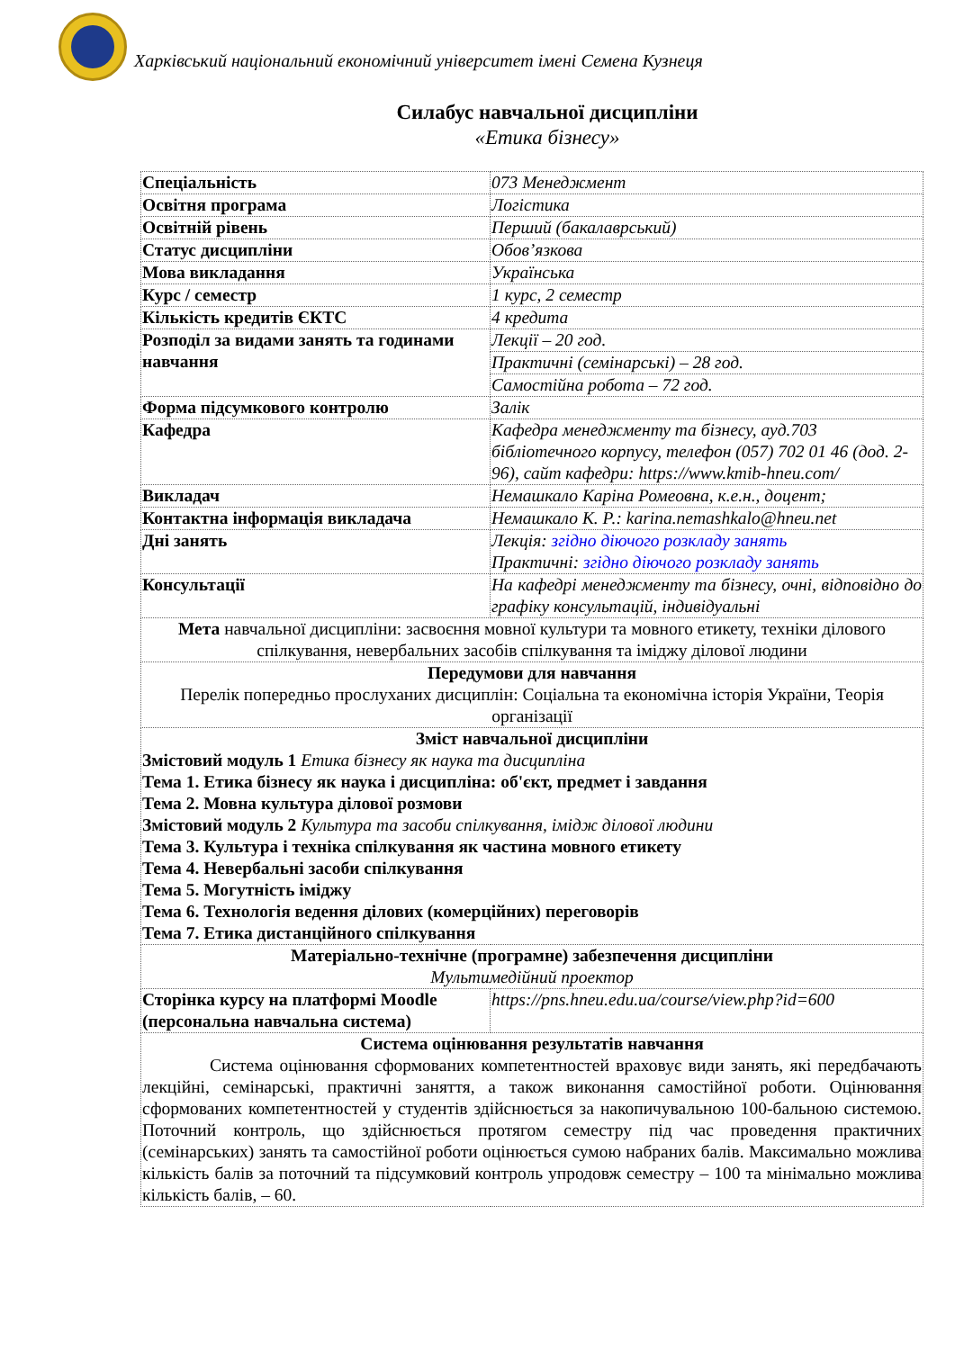Харківський національний економічний університет імені Семена Кузнеця
Силабус навчальної дисципліни
«Етика бізнесу»
| Спеціальність | 073 Менеджмент |
| Освітня програма | Логістика |
| Освітній рівень | Перший (бакалаврський) |
| Статус дисципліни | Обов’язкова |
| Мова викладання | Українська |
| Курс / семестр | 1 курс, 2 семестр |
| Кількість кредитів ЄКТС | 4 кредита |
| Розподіл за видами занять та годинами навчання | Лекції – 20 год. |
| | Практичні (семінарські) – 28 год. |
| | Самостійна робота – 72 год. |
| Форма підсумкового контролю | Залік |
| Кафедра | Кафедра менеджменту та бізнесу, ауд.703 бібліотечного корпусу, телефон (057) 702 01 46 (дод. 2-96), сайт кафедри: https://www.kmib-hneu.com/ |
| Викладач | Немашкало Каріна Ромеовна, к.е.н., доцент; |
| Контактна інформація викладача | Немашкало К. Р.: karina.nemashkalo@hneu.net |
| Дні занять | Лекція: згідно діючого розкладу занять Практичні: згідно діючого розкладу занять |
| Консультації | На кафедрі менеджменту та бізнесу, очні, відповідно до графіку консультацій, індивідуальні |
| Мета навчальної дисципліни: засвоєння мовної культури та мовного етикету, техніки ділового спілкування, невербальних засобів спілкування та іміджу ділової людини | |
| Передумови для навчання Перелік попередньо прослуханих дисциплін: Соціальна та економічна історія України, Теорія організації | |
| Зміст навчальної дисципліни Змістовий модуль 1 Етика бізнесу як наука та дисципліна Тема 1. Етика бізнесу як наука і дисципліна: об'єкт, предмет і завдання Тема 2. Мовна культура ділової розмови Змістовий модуль 2 Культура та засоби спілкування, імідж ділової людини Тема 3. Культура і техніка спілкування як частина мовного етикету Тема 4. Невербальні засоби спілкування Тема 5. Могутність іміджу Тема 6. Технологія ведення ділових (комерційних) переговорів Тема 7. Етика дистанційного спілкування | |
| Матеріально-технічне (програмне) забезпечення дисципліни Мультимедійний проектор | |
| Сторінка курсу на платформі Moodle (персональна навчальна система) | https://pns.hneu.edu.ua/course/view.php?id=600 |
| Система оцінювання результатів навчання Система оцінювання сформованих компетентностей враховує види занять, які передбачають лекційні, семінарські, практичні заняття, а також виконання самостійної роботи. Оцінювання сформованих компетентностей у студентів здійснюється за накопичувальною 100-бальною системою. Поточний контроль, що здійснюється протягом семестру під час проведення практичних (семінарських) занять та самостійної роботи оцінюється сумою набраних балів. Максимально можлива кількість балів за поточний та підсумковий контроль упродовж семестру – 100 та мінімально можлива кількість балів, – 60. | |